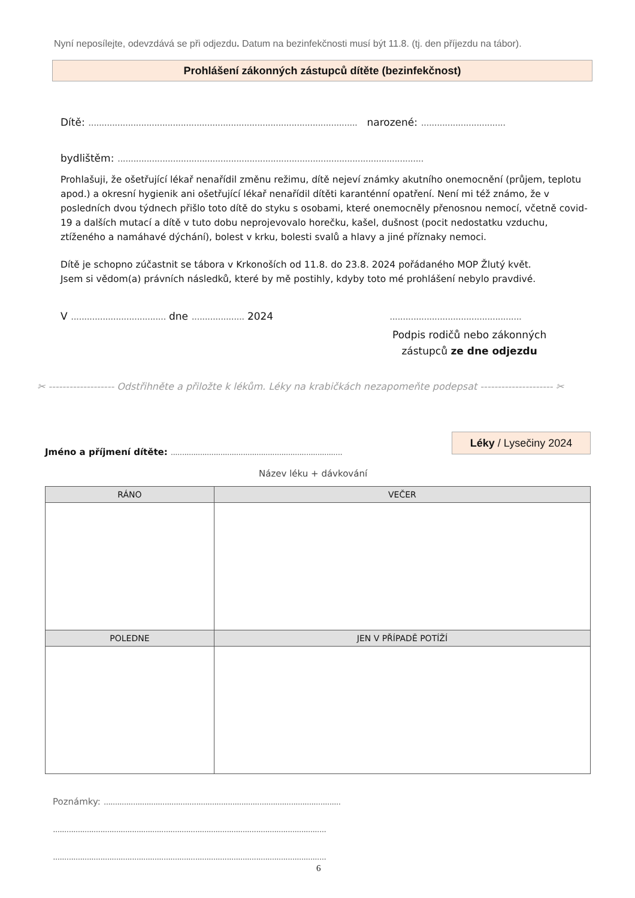Nyní neposílejte, odevzdává se při odjezdu. Datum na bezinfekčnosti musí být 11.8. (tj. den příjezdu na tábor).
Prohlášení zákonných zástupců dítěte (bezinfekčnost)
Dítě: ...................................................................................................... narozené: ................................
bydlištěm: ....................................................................................................................
Prohlašuji, že ošetřující lékař nenařídil změnu režimu, dítě nejeví známky akutního onemocnění (průjem, teplotu apod.) a okresní hygienik ani ošetřující lékař nenařídil dítěti karanténní opatření. Není mi též známo, že v posledních dvou týdnech přišlo toto dítě do styku s osobami, které onemocněly přenosnou nemocí, včetně covid-19 a dalších mutací a dítě v tuto dobu neprojevovalo horečku, kašel, dušnost (pocit nedostatku vzduchu, ztíženého a namáhavé dýchání), bolest v krku, bolesti svalů a hlavy a jiné příznaky nemoci.
Dítě je schopno zúčastnit se tábora v Krkonoších od 11.8. do 23.8. 2024 pořádaného MOP Žlutý květ.
Jsem si vědom(a) právních následků, které by mě postihly, kdyby toto mé prohlášení nebylo pravdivé.
V .................................... dne .................... 2024
..................................................
Podpis rodičů nebo zákonných
zástupců ze dne odjezdu
✂ ------------------- Odstřihněte a přiložte k lékům. Léky na krabičkách nezapomeňte podepsat --------------------- ✂
Léky / Lysečiny 2024
Jméno a příjmení dítěte: ............................................................................
Název léku + dávkování
| RÁNO | VEČER |
| --- | --- |
| POLEDNE | JEN V PŘÍPADĚ POTÍŽÍ |
Poznámky: .........................................................................................................
.........................................................................................................................
.........................................................................................................................
6